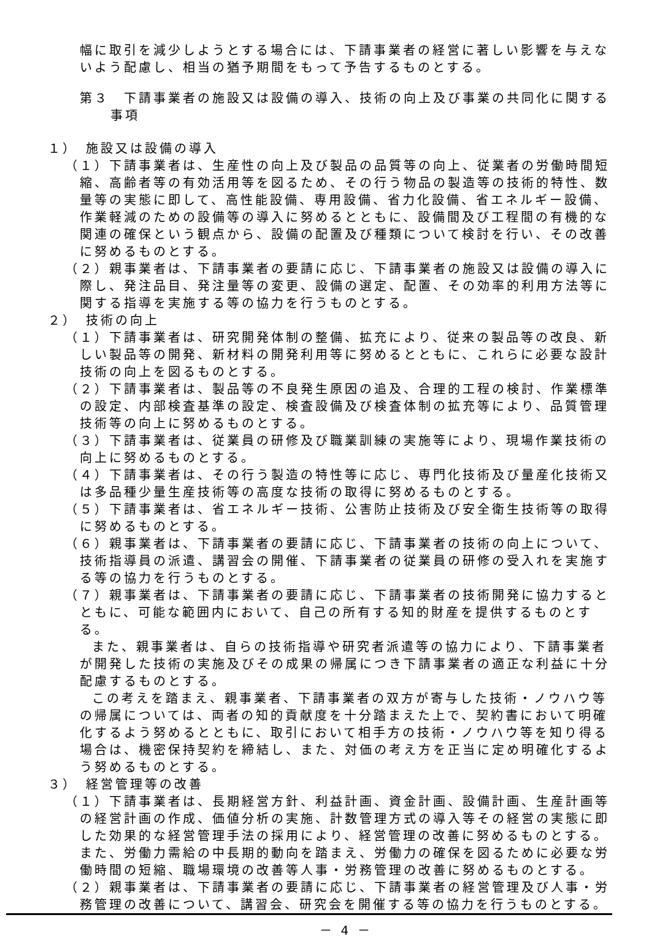幅に取引を減少しようとする場合には、下請事業者の経営に著しい影響を与えないよう配慮し、相当の猶予期間をもって予告するものとする。
第３　下請事業者の施設又は設備の導入、技術の向上及び事業の共同化に関する事項
１）　施設又は設備の導入
（１）下請事業者は、生産性の向上及び製品の品質等の向上、従業者の労働時間短縮、高齢者等の有効活用等を図るため、その行う物品の製造等の技術的特性、数量等の実態に即して、高性能設備、専用設備、省力化設備、省エネルギー設備、作業軽減のための設備等の導入に努めるとともに、設備間及び工程間の有機的な関連の確保という観点から、設備の配置及び種類について検討を行い、その改善に努めるものとする。
（２）親事業者は、下請事業者の要請に応じ、下請事業者の施設又は設備の導入に際し、発注品目、発注量等の変更、設備の選定、配置、その効率的利用方法等に関する指導を実施する等の協力を行うものとする。
２）　技術の向上
（１）下請事業者は、研究開発体制の整備、拡充により、従来の製品等の改良、新しい製品等の開発、新材料の開発利用等に努めるとともに、これらに必要な設計技術の向上を図るものとする。
（２）下請事業者は、製品等の不良発生原因の追及、合理的工程の検討、作業標準の設定、内部検査基準の設定、検査設備及び検査体制の拡充等により、品質管理技術等の向上に努めるものとする。
（３）下請事業者は、従業員の研修及び職業訓練の実施等により、現場作業技術の向上に努めるものとする。
（４）下請事業者は、その行う製造の特性等に応じ、専門化技術及び量産化技術又は多品種少量生産技術等の高度な技術の取得に努めるものとする。
（５）下請事業者は、省エネルギー技術、公害防止技術及び安全衛生技術等の取得に努めるものとする。
（６）親事業者は、下請事業者の要請に応じ、下請事業者の技術の向上について、技術指導員の派遣、講習会の開催、下請事業者の従業員の研修の受入れを実施する等の協力を行うものとする。
（７）親事業者は、下請事業者の要請に応じ、下請事業者の技術開発に協力するとともに、可能な範囲内において、自己の所有する知的財産を提供するものとする。
また、親事業者は、自らの技術指導や研究者派遣等の協力により、下請事業者が開発した技術の実施及びその成果の帰属につき下請事業者の適正な利益に十分配慮するものとする。
この考えを踏まえ、親事業者、下請事業者の双方が寄与した技術・ノウハウ等の帰属については、両者の知的貢献度を十分踏まえた上で、契約書において明確化するよう努めるとともに、取引において相手方の技術・ノウハウ等を知り得る場合は、機密保持契約を締結し、また、対価の考え方を正当に定め明確化するよう努めるものとする。
３）　経営管理等の改善
（１）下請事業者は、長期経営方針、利益計画、資金計画、設備計画、生産計画等の経営計画の作成、価値分析の実施、計数管理方式の導入等その経営の実態に即した効果的な経営管理手法の採用により、経営管理の改善に努めるものとする。また、労働力需給の中長期的動向を踏まえ、労働力の確保を図るために必要な労働時間の短縮、職場環境の改善等人事・労務管理の改善に努めるものとする。
（２）親事業者は、下請事業者の要請に応じ、下請事業者の経営管理及び人事・労務管理の改善について、講習会、研究会を開催する等の協力を行うものとする。
－ 4 －